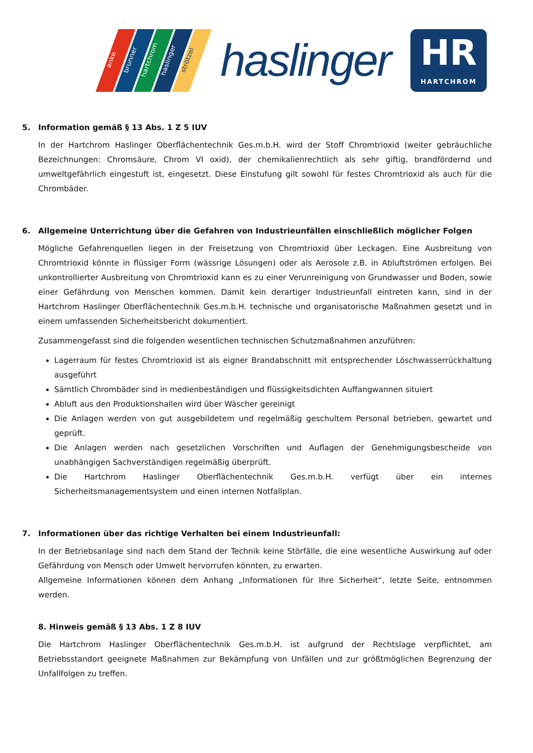anke brunner hartchrom haslinger strötzel
haslinger
HR
HARTCHROM
5. Information gemäß § 13 Abs. 1 Z 5 IUV
In der Hartchrom Haslinger Oberflächentechnik Ges.m.b.H. wird der Stoff Chromtrioxid (weiter gebräuchliche Bezeichnungen: Chromsäure, Chrom VI oxid), der chemikalienrechtlich als sehr giftig, brandfördernd und umweltgefährlich eingestuft ist, eingesetzt. Diese Einstufung gilt sowohl für festes Chromtrioxid als auch für die Chrombäder.
6. Allgemeine Unterrichtung über die Gefahren von Industrieunfällen einschließlich möglicher Folgen
Mögliche Gefahrenquellen liegen in der Freisetzung von Chromtrioxid über Leckagen. Eine Ausbreitung von Chromtrioxid könnte in flüssiger Form (wässrige Lösungen) oder als Aerosole z.B. in Abluftströmen erfolgen. Bei unkontrollierter Ausbreitung von Chromtrioxid kann es zu einer Verunreinigung von Grundwasser und Boden, sowie einer Gefährdung von Menschen kommen. Damit kein derartiger Industrieunfall eintreten kann, sind in der Hartchrom Haslinger Oberflächentechnik Ges.m.b.H. technische und organisatorische Maßnahmen gesetzt und in einem umfassenden Sicherheitsbericht dokumentiert.
Zusammengefasst sind die folgenden wesentlichen technischen Schutzmaßnahmen anzuführen:
Lagerraum für festes Chromtrioxid ist als eigner Brandabschnitt mit entsprechender Löschwasserrückhaltung ausgeführt
Sämtlich Chrombäder sind in medienbeständigen und flüssigkeitsdichten Auffangwannen situiert
Abluft aus den Produktionshallen wird über Wäscher gereinigt
Die Anlagen werden von gut ausgebildetem und regelmäßig geschultem Personal betrieben, gewartet und geprüft.
Die Anlagen werden nach gesetzlichen Vorschriften und Auflagen der Genehmigungsbescheide von unabhängigen Sachverständigen regelmäßig überprüft.
Die Hartchrom Haslinger Oberflächentechnik Ges.m.b.H. verfügt über ein internes Sicherheitsmanagementsystem und einen internen Notfallplan.
7. Informationen über das richtige Verhalten bei einem Industrieunfall:
In der Betriebsanlage sind nach dem Stand der Technik keine Störfälle, die eine wesentliche Auswirkung auf oder Gefährdung von Mensch oder Umwelt hervorrufen könnten, zu erwarten.
Allgemeine Informationen können dem Anhang „Informationen für Ihre Sicherheit“, letzte Seite, entnommen werden.
8. Hinweis gemäß § 13 Abs. 1 Z 8 IUV
Die Hartchrom Haslinger Oberflächentechnik Ges.m.b.H. ist aufgrund der Rechtslage verpflichtet, am Betriebsstandort geeignete Maßnahmen zur Bekämpfung von Unfällen und zur größtmöglichen Begrenzung der Unfallfolgen zu treffen.